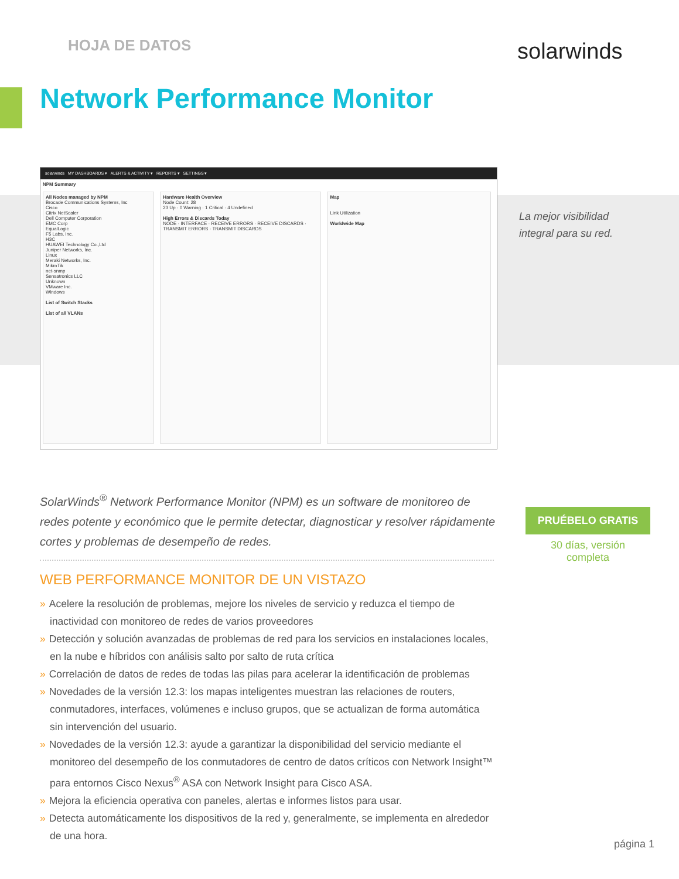HOJA DE DATOS solarwinds
Network Performance Monitor
solarwinds MY DASHBOARDS ▾ ALERTS & ACTIVITY ▾ REPORTS ▾ SETTINGS ▾
NPM Summary
All Nodes managed by NPM
Brocade Communications Systems, Inc
Cisco
Citrix NetScaler
Dell Computer Corporation
EMC Corp
EqualLogic
F5 Labs, Inc.
H3C
HUAWEI Technology Co.,Ltd
Juniper Networks, Inc.
Linux
Meraki Networks, Inc.
MikroTik
net-snmp
Sensatronics LLC
Unknown
VMware Inc.
Windows
List of Switch Stacks
List of all VLANs
Hardware Health Overview
Node Count: 28
23 Up · 0 Warning · 1 Critical · 4 Undefined
High Errors & Discards Today
NODE · INTERFACE · RECEIVE ERRORS · RECEIVE DISCARDS · TRANSMIT ERRORS · TRANSMIT DISCARDS
Map
Link Utilization
Worldwide Map
La mejor visibilidad
integral para su red.
SolarWinds<sup>®</sup> Network Performance Monitor (NPM) es un software de monitoreo de redes potente y económico que le permite detectar, diagnosticar y resolver rápidamente cortes y problemas de desempeño de redes.
PRUÉBELO GRATIS
30 días, versión
completa
WEB PERFORMANCE MONITOR DE UN VISTAZO
» Acelere la resolución de problemas, mejore los niveles de servicio y reduzca el tiempo de inactividad con monitoreo de redes de varios proveedores
» Detección y solución avanzadas de problemas de red para los servicios en instalaciones locales, en la nube e híbridos con análisis salto por salto de ruta crítica
» Correlación de datos de redes de todas las pilas para acelerar la identificación de problemas
» Novedades de la versión 12.3: los mapas inteligentes muestran las relaciones de routers, conmutadores, interfaces, volúmenes e incluso grupos, que se actualizan de forma automática sin intervención del usuario.
» Novedades de la versión 12.3: ayude a garantizar la disponibilidad del servicio mediante el monitoreo del desempeño de los conmutadores de centro de datos críticos con Network Insight™ para entornos Cisco Nexus<sup>®</sup> ASA con Network Insight para Cisco ASA.
» Mejora la eficiencia operativa con paneles, alertas e informes listos para usar.
» Detecta automáticamente los dispositivos de la red y, generalmente, se implementa en alrededor de una hora.
página 1